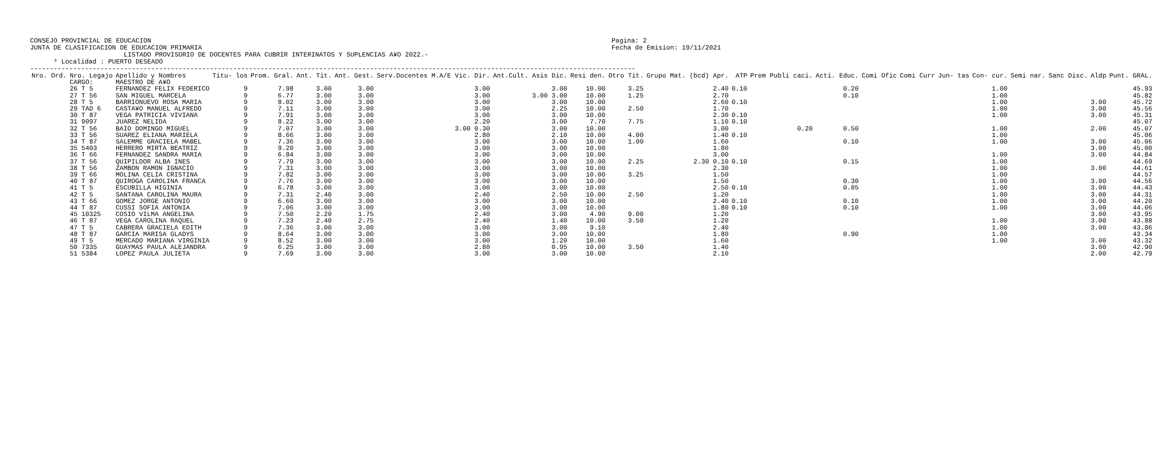CONSEJO PROVINCIAL DE EDUCACION
JUNTA DE CLASIFICACION DE EDUCACION PRIMARIA
Pagina: 2
Fecha de Emision: 19/11/2021
                        LISTADO PROVISORIO DE DOCENTES PARA CUBRIR INTERINATOS Y SUPLENCIAS A¥O 2022.-
      ³ Localidad : PUERTO DESEADO
-----------------------------------------------------------------------------------------------------------------------------------------------------------
| Nro. Ord. | Nro. Legajo | Apellido y Nombres | Titu- los | Prom. Gral. | Ant. Tit. | Ant. Gest. | Serv.Docentes M.A/E Vic. Dir. | Ant.Cult. Asis Dic. | Resi den. | Otro Tit. | Grupo Mat. (bcd) Apr. | ATP | Prem Publi caci. | Acti. Educ. | Comi Ofic | Comi Curr | Jun- tas | Con- cur. | Semi nar. | Sanc Disc. | Aldp | Punt. GRAL. |
| --- | --- | --- | --- | --- | --- | --- | --- | --- | --- | --- | --- | --- | --- | --- | --- | --- | --- | --- | --- | --- | --- | --- |
| | CARGO: | MAESTRO DE A¥O | | | | | | | | | | | | | | | | | | | | |
| | 26 T 5 | FERNANDEZ FELIX FEDERICO | 9 | 7.98 | 3.00 | 3.00 | 3.00 | 3.00 | 10.00 | 3.25 | 2.40 | 0.10 | | 0.20 | | | | 1.00 | | | | 45.93 |
| | 27 T 56 | SAN MIGUEL MARCELA | 9 | 6.77 | 3.00 | 3.00 | 3.00 | 3.00 3.00 | 10.00 | 1.25 | 2.70 | | | 0.10 | | | | 1.00 | | | | 45.82 |
| | 28 T 5 | BARRIONUEVO ROSA MARIA | 9 | 8.02 | 3.00 | 3.00 | 3.00 | 3.00 | 10.00 | | 2.60 | 0.10 | | | | | | 1.00 | | | 3.00 | 45.72 |
| | 29 TAD 6 | CASTA¥O MANUEL ALFREDO | 9 | 7.11 | 3.00 | 3.00 | 3.00 | 2.25 | 10.00 | 2.50 | 1.70 | | | | | | | 1.00 | | | 3.00 | 45.56 |
| | 30 T 87 | VEGA PATRICIA VIVIANA | 9 | 7.91 | 3.00 | 3.00 | 3.00 | 3.00 | 10.00 | | 2.30 | 0.10 | | | | | | 1.00 | | | 3.00 | 45.31 |
| | 31 9097 | JUAREZ NELIDA | 9 | 8.22 | 3.00 | 3.00 | 2.20 | 3.00 | 7.70 | 7.75 | 1.10 | 0.10 | | | | | | | | | | 45.07 |
| | 32 T 56 | BAIO DOMINGO MIGUEL | 9 | 7.07 | 3.00 | 3.00 | 3.00 0.30 | 3.00 | 10.00 | | 3.00 | | 0.20 | 0.50 | | | | 1.00 | | | 2.00 | 45.07 |
| | 33 T 56 | SUAREZ ELIANA MARIELA | 9 | 8.66 | 3.00 | 3.00 | 2.80 | 2.10 | 10.00 | 4.00 | 1.40 | 0.10 | | | | | | 1.00 | | | | 45.06 |
| | 34 T 87 | SALEMME GRACIELA MABEL | 9 | 7.36 | 3.00 | 3.00 | 3.00 | 3.00 | 10.00 | 1.00 | 1.60 | | | 0.10 | | | | 1.00 | | | 3.00 | 45.06 |
| | 35 5403 | HERRERO MIRTA BEATRIZ | 9 | 9.20 | 3.00 | 3.00 | 3.00 | 3.00 | 10.00 | | 1.80 | | | | | | | | | | 3.00 | 45.00 |
| | 36 T 66 | FERNANDEZ SANDRA MARIA | 9 | 6.84 | 3.00 | 3.00 | 3.00 | 3.00 | 10.00 | | 3.00 | | | | | | | 1.00 | | | 3.00 | 44.84 |
| | 37 T 56 | QUIPILDOR ALBA INES | 9 | 7.79 | 3.00 | 3.00 | 3.00 | 3.00 | 10.00 | 2.25 | 2.30 0.10 | 0.10 | | 0.15 | | | | 1.00 | | | | 44.69 |
| | 38 T 56 | ZAMBON RAMON IGNACIO | 9 | 7.31 | 3.00 | 3.00 | 3.00 | 3.00 | 10.00 | | 2.30 | | | | | | | 1.00 | | | 3.00 | 44.61 |
| | 39 T 66 | MOLINA CELIA CRISTINA | 9 | 7.82 | 3.00 | 3.00 | 3.00 | 3.00 | 10.00 | 3.25 | 1.50 | | | | | | | 1.00 | | | | 44.57 |
| | 40 T 87 | QUIROGA CAROLINA FRANCA | 9 | 7.76 | 3.00 | 3.00 | 3.00 | 3.00 | 10.00 | | 1.50 | | | 0.30 | | | | 1.00 | | | 3.00 | 44.56 |
| | 41 T 5 | ESCUBILLA HIGINIA | 9 | 6.78 | 3.00 | 3.00 | 3.00 | 3.00 | 10.00 | | 2.50 | 0.10 | | 0.05 | | | | 1.00 | | | 3.00 | 44.43 |
| | 42 T 5 | SANTANA CAROLINA MAURA | 9 | 7.31 | 2.40 | 3.00 | 2.40 | 2.50 | 10.00 | 2.50 | 1.20 | | | | | | | 1.00 | | | 3.00 | 44.31 |
| | 43 T 66 | GOMEZ JORGE ANTONIO | 9 | 6.60 | 3.00 | 3.00 | 3.00 | 3.00 | 10.00 | | 2.40 | 0.10 | | 0.10 | | | | 1.00 | | | 3.00 | 44.20 |
| | 44 T 87 | CUSSI SOFIA ANTONIA | 9 | 7.06 | 3.00 | 3.00 | 3.00 | 3.00 | 10.00 | | 1.80 | 0.10 | | 0.10 | | | | 1.00 | | | 3.00 | 44.06 |
| | 45 10325 | COSIO VILMA ANGELINA | 9 | 7.50 | 2.20 | 1.75 | 2.40 | 3.00 | 4.90 | 9.00 | 1.20 | | | | | | | | | | 3.00 | 43.95 |
| | 46 T 87 | VEGA CAROLINA RAQUEL | 9 | 7.23 | 2.40 | 2.75 | 2.40 | 1.40 | 10.00 | 3.50 | 1.20 | | | | | | | 1.00 | | | 3.00 | 43.88 |
| | 47 T 5 | CABRERA GRACIELA EDITH | 9 | 7.36 | 3.00 | 3.00 | 3.00 | 3.00 | 9.10 | | 2.40 | | | | | | | 1.00 | | | 3.00 | 43.86 |
| | 48 T 87 | GARCIA MARISA GLADYS | 9 | 8.64 | 3.00 | 3.00 | 3.00 | 3.00 | 10.00 | | 1.80 | | | 0.90 | | | | 1.00 | | | | 43.34 |
| | 49 T 5 | MERCADO MARIANA VIRGINIA | 9 | 8.52 | 3.00 | 3.00 | 3.00 | 1.20 | 10.00 | | 1.60 | | | | | | | 1.00 | | | 3.00 | 43.32 |
| | 50 7335 | GUAYMAS PAULA ALEJANDRA | 9 | 6.25 | 3.00 | 3.00 | 2.80 | 0.95 | 10.00 | 3.50 | 1.40 | | | | | | | | | | 3.00 | 42.90 |
| | 51 5384 | LOPEZ PAULA JULIETA | 9 | 7.69 | 3.00 | 3.00 | 3.00 | 3.00 | 10.00 | | 2.10 | | | | | | | | | | 2.00 | 42.79 |